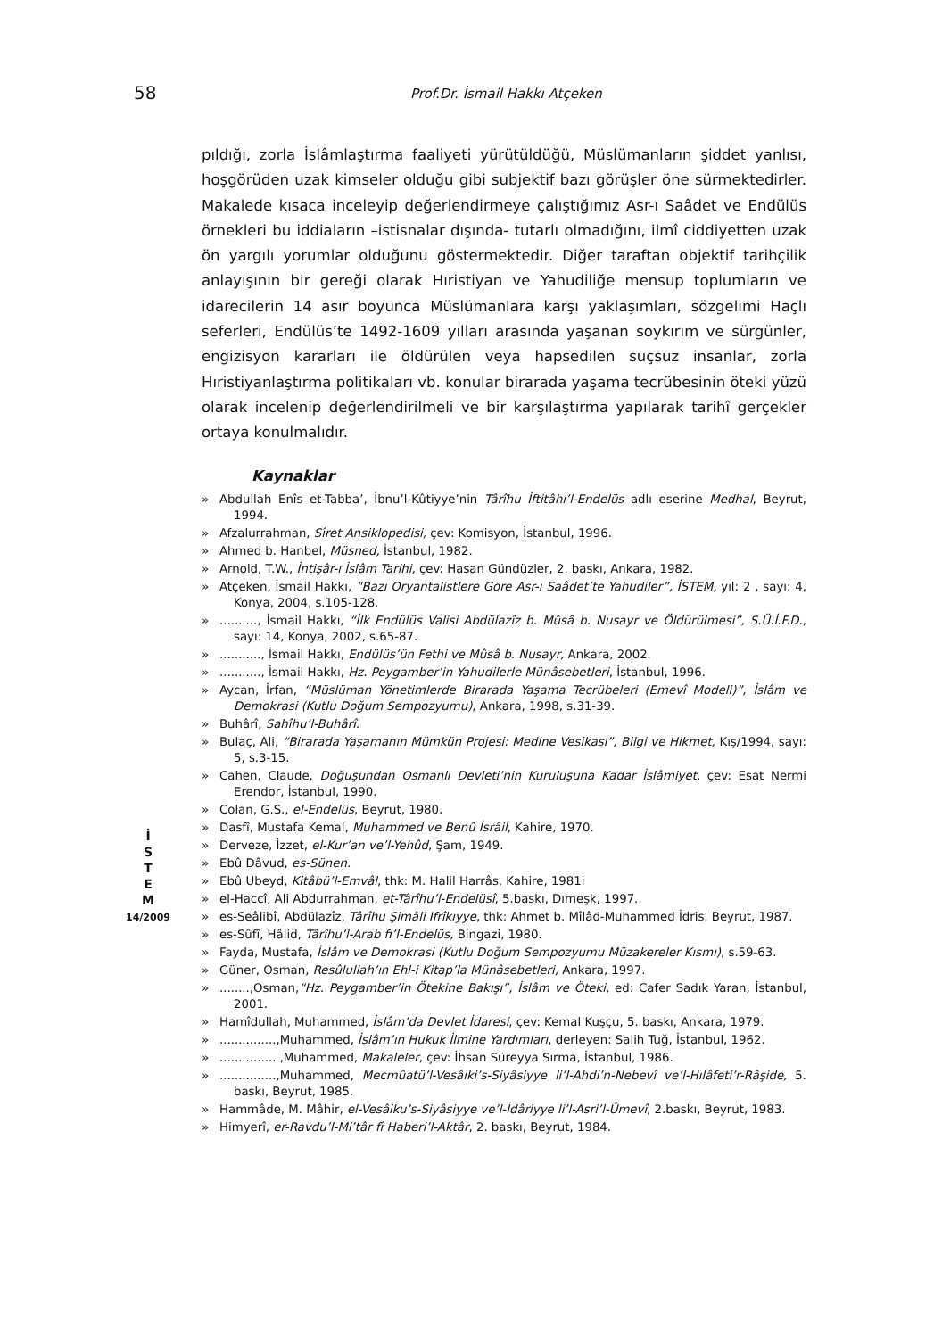58
Prof.Dr. İsmail Hakkı Atçeken
İ
S
T
E
M
14/2009
pıldığı, zorla İslâmlaştırma faaliyeti yürütüldüğü, Müslümanların şiddet yanlısı, hoşgörüden uzak kimseler olduğu gibi subjektif bazı görüşler öne sürmektedirler. Makalede kısaca inceleyip değerlendirmeye çalıştığımız Asr-ı Saâdet ve Endülüs örnekleri bu iddiaların –istisnalar dışında- tutarlı olmadığını, ilmî ciddiyetten uzak ön yargılı yorumlar olduğunu göstermektedir. Diğer taraftan objektif tarihçilik anlayışının bir gereği olarak Hıristiyan ve Yahudiliğe mensup toplumların ve idarecilerin 14 asır boyunca Müslümanlara karşı yaklaşımları, sözgelimi Haçlı seferleri, Endülüs’te 1492-1609 yılları arasında yaşanan soykırım ve sürgünler, engizisyon kararları ile öldürülen veya hapsedilen suçsuz insanlar, zorla Hıristiyanlaştırma politikaları vb. konular birarada yaşama tecrübesinin öteki yüzü olarak incelenip değerlendirilmeli ve bir karşılaştırma yapılarak tarihî gerçekler ortaya konulmalıdır.
Kaynaklar
» Abdullah Enîs et-Tabba’, İbnu’l-Kûtiyye’nin Târîhu İftitâhi’l-Endelüs adlı eserine Medhal, Beyrut, 1994.
» Afzalurrahman, Sîret Ansiklopedisi, çev: Komisyon, İstanbul, 1996.
» Ahmed b. Hanbel, Müsned, İstanbul, 1982.
» Arnold, T.W., İntişâr-ı İslâm Tarihi, çev: Hasan Gündüzler, 2. baskı, Ankara, 1982.
» Atçeken, İsmail Hakkı, “Bazı Oryantalistlere Göre Asr-ı Saâdet’te Yahudiler”, İSTEM, yıl: 2 , sayı: 4, Konya, 2004, s.105-128.
».........., İsmail Hakkı, “İlk Endülüs Valisi Abdülazîz b. Mûsâ b. Nusayr ve Öldürülmesi”, S.Ü.İ.F.D., sayı: 14, Konya, 2002, s.65-87.
»..........., İsmail Hakkı, Endülüs’ün Fethi ve Mûsâ b. Nusayr, Ankara, 2002.
»..........., İsmail Hakkı, Hz. Peygamber’in Yahudilerle Münâsebetleri, İstanbul, 1996.
» Aycan, İrfan, “Müslüman Yönetimlerde Birarada Yaşama Tecrübeleri (Emevî Modeli)”, İslâm ve Demokrasi (Kutlu Doğum Sempozyumu), Ankara, 1998, s.31-39.
» Buhârî, Sahîhu’l-Buhârî.
» Bulaç, Ali, “Birarada Yaşamanın Mümkün Projesi: Medine Vesikası”, Bilgi ve Hikmet, Kış/1994, sayı: 5, s.3-15.
» Cahen, Claude, Doğuşundan Osmanlı Devleti’nin Kuruluşuna Kadar İslâmiyet, çev: Esat Nermi Erendor, İstanbul, 1990.
» Colan, G.S., el-Endelüs, Beyrut, 1980.
» Dasfî, Mustafa Kemal, Muhammed ve Benû İsrâil, Kahire, 1970.
» Derveze, İzzet, el-Kur’an ve’l-Yehûd, Şam, 1949.
» Ebû Dâvud, es-Sünen.
» Ebû Ubeyd, Kitâbü’l-Emvâl, thk: M. Halil Harrâs, Kahire, 1981i
» el-Haccî, Ali Abdurrahman, et-Târîhu’l-Endelüsî, 5.baskı, Dımeşk, 1997.
» es-Seâlibî, Abdülazîz, Târîhu Şimâli Ifrîkıyye, thk: Ahmet b. Mîlâd-Muhammed İdris, Beyrut, 1987.
» es-Sûfî, Hâlid, Târîhu’l-Arab fi’l-Endelüs, Bingazi, 1980.
» Fayda, Mustafa, İslâm ve Demokrasi (Kutlu Doğum Sempozyumu Müzakereler Kısmı), s.59-63.
» Güner, Osman, Resûlullah’ın Ehl-i Kitap’la Münâsebetleri, Ankara, 1997.
»........,Osman,“Hz. Peygamber’in Ötekine Bakışı”, İslâm ve Öteki, ed: Cafer Sadık Yaran, İstanbul, 2001.
» Hamîdullah, Muhammed, İslâm’da Devlet İdaresi, çev: Kemal Kuşçu, 5. baskı, Ankara, 1979.
»...............,Muhammed, İslâm’ın Hukuk İlmine Yardımları, derleyen: Salih Tuğ, İstanbul, 1962.
»............... ,Muhammed, Makaleler, çev: İhsan Süreyya Sırma, İstanbul, 1986.
»...............,Muhammed, Mecmûatü’l-Vesâiki’s-Siyâsiyye li’l-Ahdi’n-Nebevî ve’l-Hılâfeti’r-Râşide, 5. baskı, Beyrut, 1985.
» Hammâde, M. Mâhir, el-Vesâiku’s-Siyâsiyye ve’l-İdâriyye li’l-Asri’l-Ümevî, 2.baskı, Beyrut, 1983.
» Himyerî, er-Ravdu’l-Mi’târ fî Haberi’l-Aktâr, 2. baskı, Beyrut, 1984.